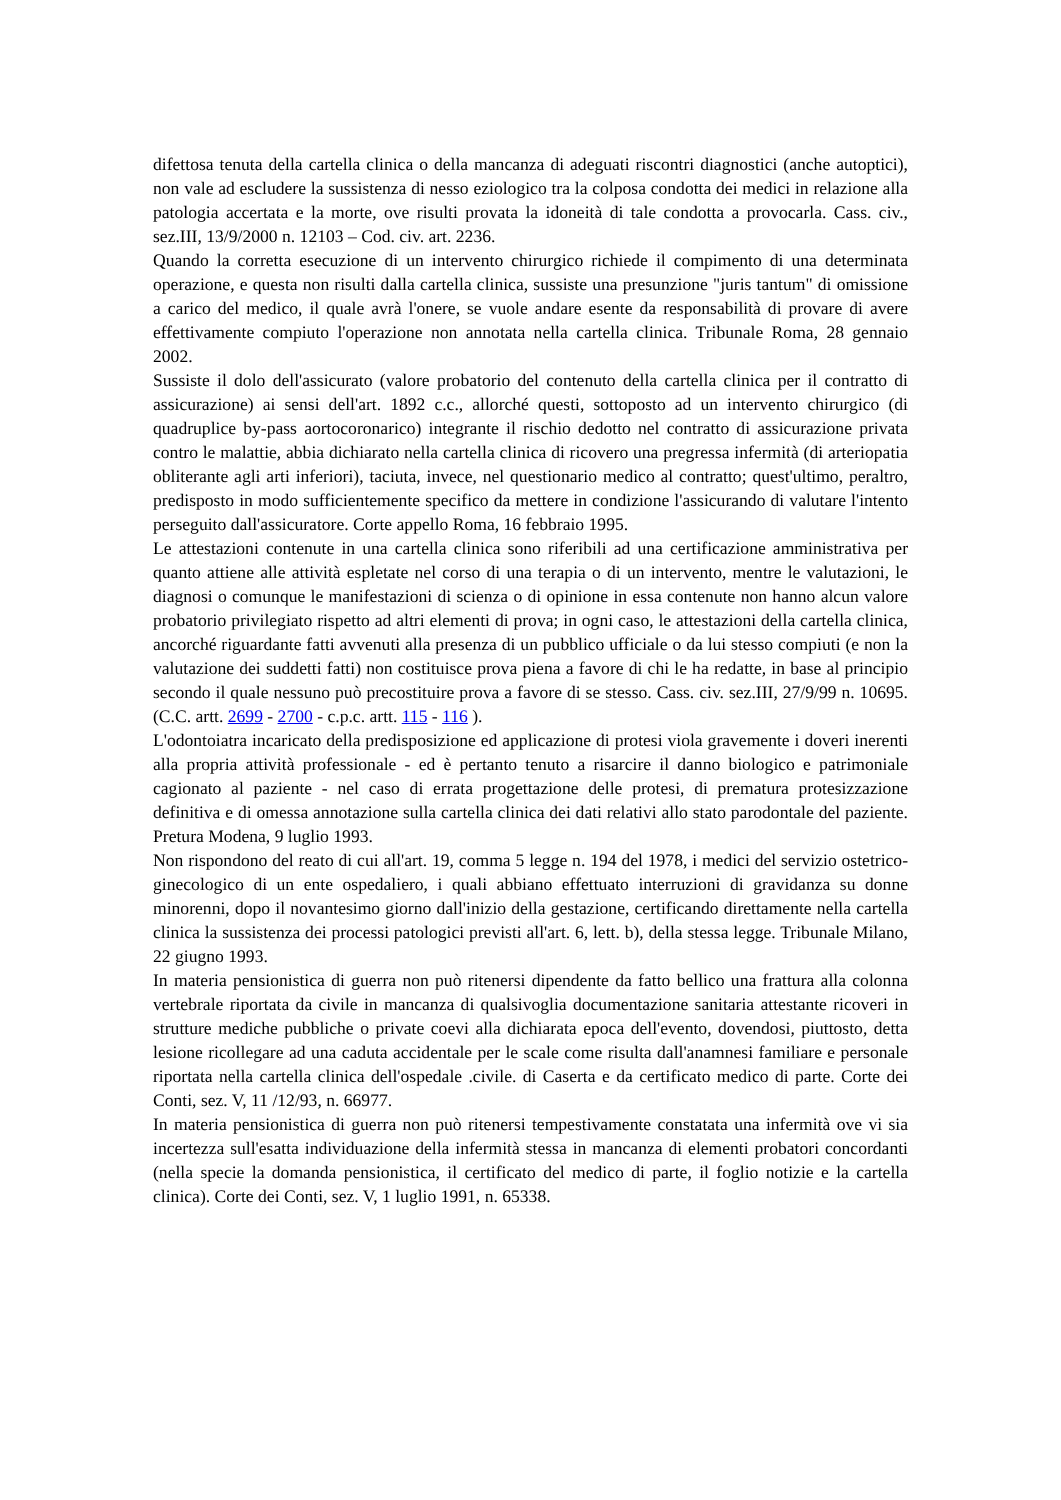difettosa tenuta della cartella clinica o della mancanza di adeguati riscontri diagnostici (anche autoptici), non vale ad escludere la sussistenza di nesso eziologico tra la colposa condotta dei medici in relazione alla patologia accertata e la morte, ove risulti provata la idoneità di tale condotta a provocarla. Cass. civ., sez.III, 13/9/2000 n. 12103 – Cod. civ. art. 2236.
Quando la corretta esecuzione di un intervento chirurgico richiede il compimento di una determinata operazione, e questa non risulti dalla cartella clinica, sussiste una presunzione "juris tantum" di omissione a carico del medico, il quale avrà l'onere, se vuole andare esente da responsabilità di provare di avere effettivamente compiuto l'operazione non annotata nella cartella clinica. Tribunale Roma, 28 gennaio 2002.
Sussiste il dolo dell'assicurato (valore probatorio del contenuto della cartella clinica per il contratto di assicurazione) ai sensi dell'art. 1892 c.c., allorché questi, sottoposto ad un intervento chirurgico (di quadruplice by-pass aortocoronarico) integrante il rischio dedotto nel contratto di assicurazione privata contro le malattie, abbia dichiarato nella cartella clinica di ricovero una pregressa infermità (di arteriopatia obliterante agli arti inferiori), taciuta, invece, nel questionario medico al contratto; quest'ultimo, peraltro, predisposto in modo sufficientemente specifico da mettere in condizione l'assicurando di valutare l'intento perseguito dall'assicuratore. Corte appello Roma, 16 febbraio 1995.
Le attestazioni contenute in una cartella clinica sono riferibili ad una certificazione amministrativa per quanto attiene alle attività espletate nel corso di una terapia o di un intervento, mentre le valutazioni, le diagnosi o comunque le manifestazioni di scienza o di opinione in essa contenute non hanno alcun valore probatorio privilegiato rispetto ad altri elementi di prova; in ogni caso, le attestazioni della cartella clinica, ancorché riguardante fatti avvenuti alla presenza di un pubblico ufficiale o da lui stesso compiuti (e non la valutazione dei suddetti fatti) non costituisce prova piena a favore di chi le ha redatte, in base al principio secondo il quale nessuno può precostituire prova a favore di se stesso. Cass. civ. sez.III, 27/9/99 n. 10695. (C.C. artt. 2699 - 2700 - c.p.c. artt. 115 - 116 ).
L'odontoiatra incaricato della predisposizione ed applicazione di protesi viola gravemente i doveri inerenti alla propria attività professionale - ed è pertanto tenuto a risarcire il danno biologico e patrimoniale cagionato al paziente - nel caso di errata progettazione delle protesi, di prematura protesizzazione definitiva e di omessa annotazione sulla cartella clinica dei dati relativi allo stato parodontale del paziente. Pretura Modena, 9 luglio 1993.
Non rispondono del reato di cui all'art. 19, comma 5 legge n. 194 del 1978, i medici del servizio ostetrico-ginecologico di un ente ospedaliero, i quali abbiano effettuato interruzioni di gravidanza su donne minorenni, dopo il novantesimo giorno dall'inizio della gestazione, certificando direttamente nella cartella clinica la sussistenza dei processi patologici previsti all'art. 6, lett. b), della stessa legge. Tribunale Milano, 22 giugno 1993.
In materia pensionistica di guerra non può ritenersi dipendente da fatto bellico una frattura alla colonna vertebrale riportata da civile in mancanza di qualsivoglia documentazione sanitaria attestante ricoveri in strutture mediche pubbliche o private coevi alla dichiarata epoca dell'evento, dovendosi, piuttosto, detta lesione ricollegare ad una caduta accidentale per le scale come risulta dall'anamnesi familiare e personale riportata nella cartella clinica dell'ospedale .civile. di Caserta e da certificato medico di parte. Corte dei Conti, sez. V, 11 /12/93, n. 66977.
In materia pensionistica di guerra non può ritenersi tempestivamente constatata una infermità ove vi sia incertezza sull'esatta individuazione della infermità stessa in mancanza di elementi probatori concordanti (nella specie la domanda pensionistica, il certificato del medico di parte, il foglio notizie e la cartella clinica). Corte dei Conti, sez. V, 1 luglio 1991, n. 65338.